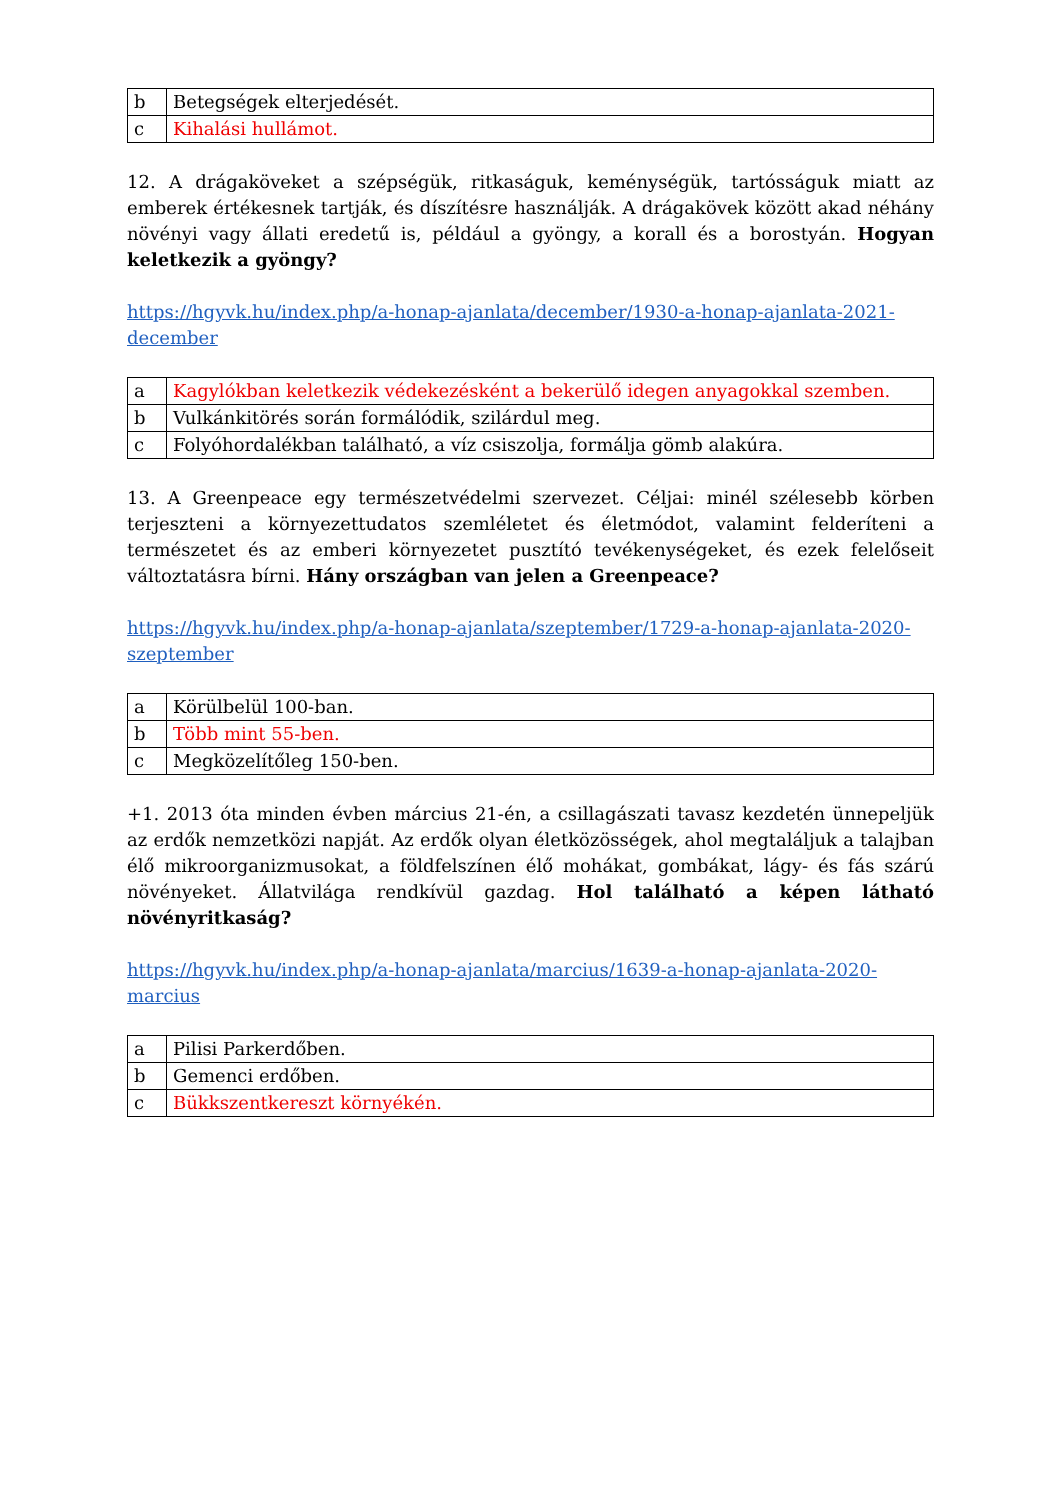| b | Betegségek elterjedését. |
| c | Kihalási hullámot. |
12. A drágaköveket a szépségük, ritkaságuk, keménységük, tartósságuk miatt az emberek értékesnek tartják, és díszítésre használják. A drágakövek között akad néhány növényi vagy állati eredetű is, például a gyöngy, a korall és a borostyán. Hogyan keletkezik a gyöngy?
https://hgyvk.hu/index.php/a-honap-ajanlata/december/1930-a-honap-ajanlata-2021-december
| a | Kagylókban keletkezik védekezésként a bekerülő idegen anyagokkal szemben. |
| b | Vulkánkitörés során formálódik, szilárdul meg. |
| c | Folyóhordalékban található, a víz csiszolja, formálja gömb alakúra. |
13. A Greenpeace egy természetvédelmi szervezet. Céljai: minél szélesebb körben terjeszteni a környezettudatos szemléletet és életmódot, valamint felderíteni a természetet és az emberi környezetet pusztító tevékenységeket, és ezek felelőseit változtatásra bírni. Hány országban van jelen a Greenpeace?
https://hgyvk.hu/index.php/a-honap-ajanlata/szeptember/1729-a-honap-ajanlata-2020-szeptember
| a | Körülbelül 100-ban. |
| b | Több mint 55-ben. |
| c | Megközelítőleg 150-ben. |
+1. 2013 óta minden évben március 21-én, a csillagászati tavasz kezdetén ünnepeljük az erdők nemzetközi napját. Az erdők olyan életközösségek, ahol megtaláljuk a talajban élő mikroorganizmusokat, a földfelszínen élő mohákat, gombákat, lágy- és fás szárú növényeket. Állatvilága rendkívül gazdag. Hol található a képen látható növényritkaság?
https://hgyvk.hu/index.php/a-honap-ajanlata/marcius/1639-a-honap-ajanlata-2020-marcius
| a | Pilisi Parkerdőben. |
| b | Gemenci erdőben. |
| c | Bükkszentkereszt környékén. |